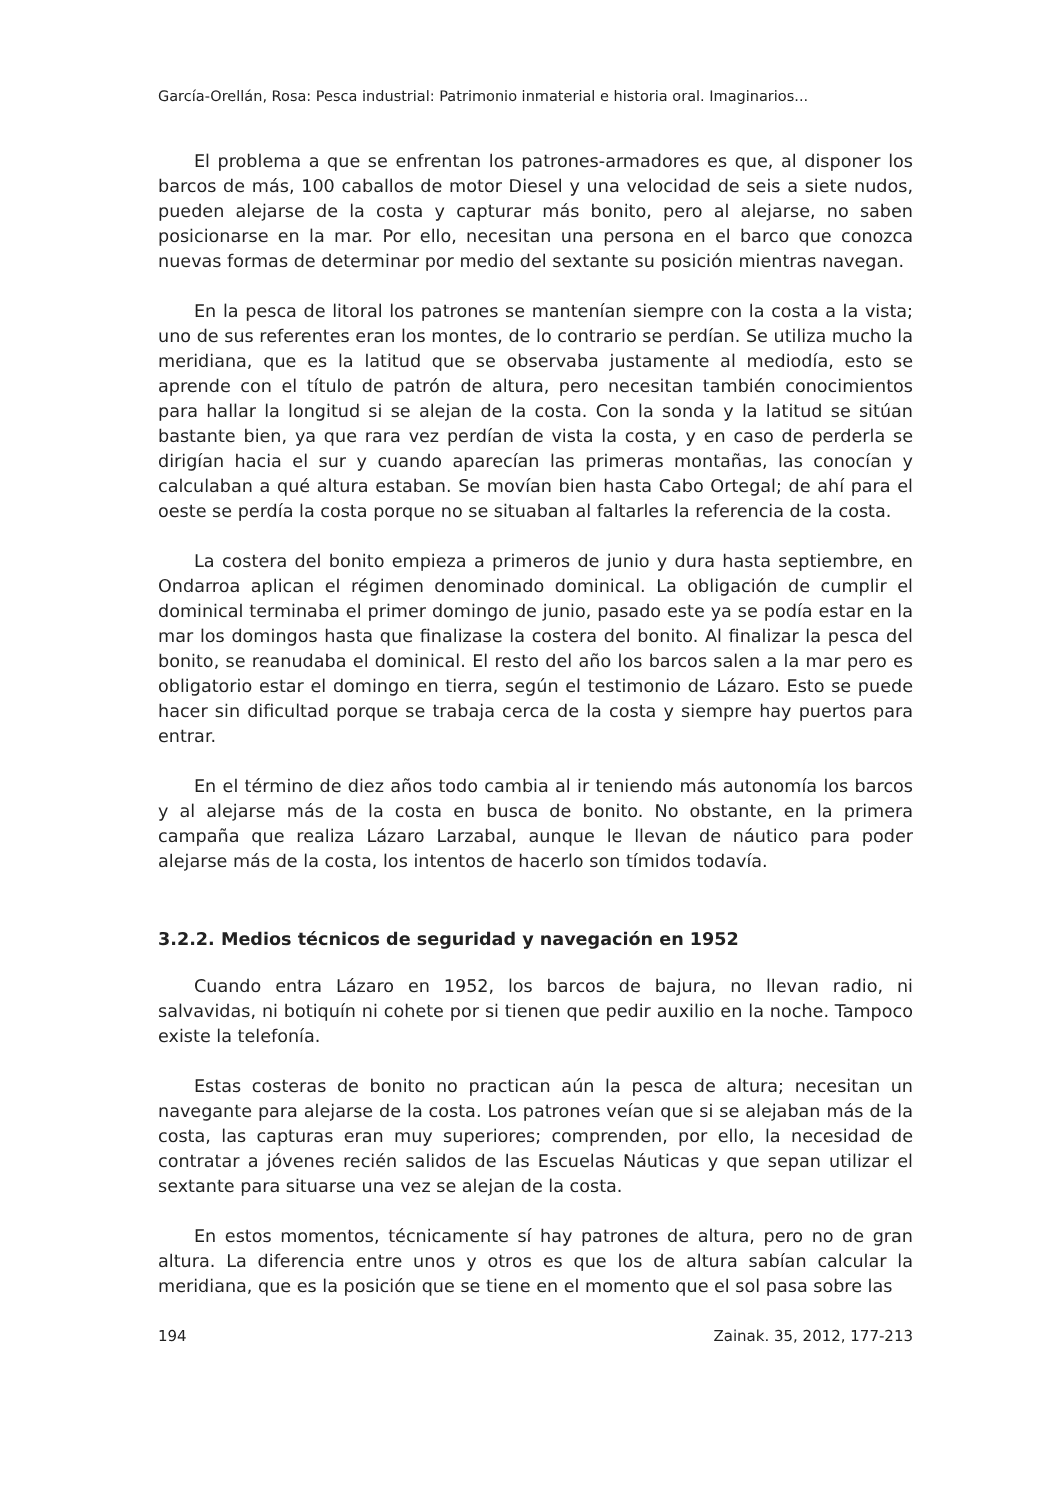García-Orellán, Rosa: Pesca industrial: Patrimonio inmaterial e historia oral. Imaginarios...
El problema a que se enfrentan los patrones-armadores es que, al disponer los barcos de más, 100 caballos de motor Diesel y una velocidad de seis a siete nudos, pueden alejarse de la costa y capturar más bonito, pero al alejarse, no saben posicionarse en la mar. Por ello, necesitan una persona en el barco que conozca nuevas formas de determinar por medio del sextante su posición mientras navegan.
En la pesca de litoral los patrones se mantenían siempre con la costa a la vista; uno de sus referentes eran los montes, de lo contrario se perdían. Se utiliza mucho la meridiana, que es la latitud que se observaba justamente al mediodía, esto se aprende con el título de patrón de altura, pero necesitan también conocimientos para hallar la longitud si se alejan de la costa. Con la sonda y la latitud se sitúan bastante bien, ya que rara vez perdían de vista la costa, y en caso de perderla se dirigían hacia el sur y cuando aparecían las primeras montañas, las conocían y calculaban a qué altura estaban. Se movían bien hasta Cabo Ortegal; de ahí para el oeste se perdía la costa porque no se situaban al faltarles la referencia de la costa.
La costera del bonito empieza a primeros de junio y dura hasta septiembre, en Ondarroa aplican el régimen denominado dominical. La obligación de cumplir el dominical terminaba el primer domingo de junio, pasado este ya se podía estar en la mar los domingos hasta que finalizase la costera del bonito. Al finalizar la pesca del bonito, se reanudaba el dominical. El resto del año los barcos salen a la mar pero es obligatorio estar el domingo en tierra, según el testimonio de Lázaro. Esto se puede hacer sin dificultad porque se trabaja cerca de la costa y siempre hay puertos para entrar.
En el término de diez años todo cambia al ir teniendo más autonomía los barcos y al alejarse más de la costa en busca de bonito. No obstante, en la primera campaña que realiza Lázaro Larzabal, aunque le llevan de náutico para poder alejarse más de la costa, los intentos de hacerlo son tímidos todavía.
3.2.2. Medios técnicos de seguridad y navegación en 1952
Cuando entra Lázaro en 1952, los barcos de bajura, no llevan radio, ni salvavidas, ni botiquín ni cohete por si tienen que pedir auxilio en la noche. Tampoco existe la telefonía.
Estas costeras de bonito no practican aún la pesca de altura; necesitan un navegante para alejarse de la costa. Los patrones veían que si se alejaban más de la costa, las capturas eran muy superiores; comprenden, por ello, la necesidad de contratar a jóvenes recién salidos de las Escuelas Náuticas y que sepan utilizar el sextante para situarse una vez se alejan de la costa.
En estos momentos, técnicamente sí hay patrones de altura, pero no de gran altura. La diferencia entre unos y otros es que los de altura sabían calcular la meridiana, que es la posición que se tiene en el momento que el sol pasa sobre las
194 Zainak. 35, 2012, 177-213